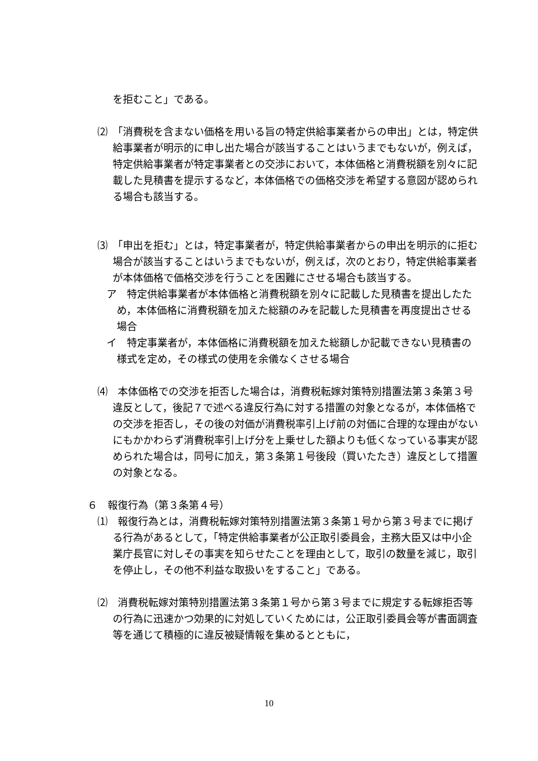を拒むこと」である。
⑵　「消費税を含まない価格を用いる旨の特定供給事業者からの申出」とは，特定供給事業者が明示的に申し出た場合が該当することはいうまでもないが，例えば，特定供給事業者が特定事業者との交渉において，本体価格と消費税額を別々に記載した見積書を提示するなど，本体価格での価格交渉を希望する意図が認められる場合も該当する。
⑶　「申出を拒む」とは，特定事業者が，特定供給事業者からの申出を明示的に拒む場合が該当することはいうまでもないが，例えば，次のとおり，特定供給事業者が本体価格で価格交渉を行うことを困難にさせる場合も該当する。
ア　特定供給事業者が本体価格と消費税額を別々に記載した見積書を提出したため，本体価格に消費税額を加えた総額のみを記載した見積書を再度提出させる場合
イ　特定事業者が，本体価格に消費税額を加えた総額しか記載できない見積書の様式を定め，その様式の使用を余儀なくさせる場合
⑷　本体価格での交渉を拒否した場合は，消費税転嫁対策特別措置法第３条第３号違反として，後記７で述べる違反行為に対する措置の対象となるが，本体価格での交渉を拒否し，その後の対価が消費税率引上げ前の対価に合理的な理由がないにもかかわらず消費税率引上げ分を上乗せした額よりも低くなっている事実が認められた場合は，同号に加え，第３条第１号後段（買いたたき）違反として措置の対象となる。
６　報復行為（第３条第４号）
⑴　報復行為とは，消費税転嫁対策特別措置法第３条第１号から第３号までに掲げる行為があるとして，「特定供給事業者が公正取引委員会，主務大臣又は中小企業庁長官に対しその事実を知らせたことを理由として，取引の数量を減じ，取引を停止し，その他不利益な取扱いをすること」である。
⑵　消費税転嫁対策特別措置法第３条第１号から第３号までに規定する転嫁拒否等の行為に迅速かつ効果的に対処していくためには，公正取引委員会等が書面調査等を通じて積極的に違反被疑情報を集めるとともに，
10